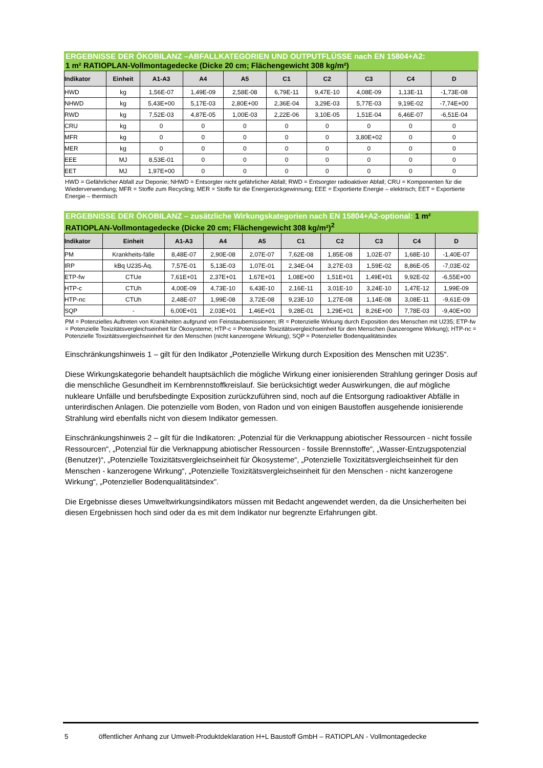ERGEBNISSE DER ÖKOBILANZ –ABFALLKATEGORIEN UND OUTPUTFLÜSSE nach EN 15804+A2:
1 m² RATIOPLAN-Vollmontagedecke (Dicke 20 cm; Flächengewicht 308 kg/m²)
| Indikator | Einheit | A1-A3 | A4 | A5 | C1 | C2 | C3 | C4 | D |
| --- | --- | --- | --- | --- | --- | --- | --- | --- | --- |
| HWD | kg | 1,56E-07 | 1,49E-09 | 2,58E-08 | 6,79E-11 | 9,47E-10 | 4,08E-09 | 1,13E-11 | -1,73E-08 |
| NHWD | kg | 5,43E+00 | 5,17E-03 | 2,80E+00 | 2,36E-04 | 3,29E-03 | 5,77E-03 | 9,19E-02 | -7,74E+00 |
| RWD | kg | 7,52E-03 | 4,87E-05 | 1,00E-03 | 2,22E-06 | 3,10E-05 | 1,51E-04 | 6,46E-07 | -6,51E-04 |
| CRU | kg | 0 | 0 | 0 | 0 | 0 | 0 | 0 | 0 |
| MFR | kg | 0 | 0 | 0 | 0 | 0 | 3,80E+02 | 0 | 0 |
| MER | kg | 0 | 0 | 0 | 0 | 0 | 0 | 0 | 0 |
| EEE | MJ | 8,53E-01 | 0 | 0 | 0 | 0 | 0 | 0 | 0 |
| EET | MJ | 1,97E+00 | 0 | 0 | 0 | 0 | 0 | 0 | 0 |
HWD = Gefährlicher Abfall zur Deponie; NHWD = Entsorgter nicht gefährlicher Abfall; RWD = Entsorgter radioaktiver Abfall; CRU = Komponenten für die Wiederverwendung; MFR = Stoffe zum Recycling; MER = Stoffe für die Energierückgewinnung; EEE = Exportierte Energie – elektrisch; EET = Exportierte Energie – thermisch
ERGEBNISSE DER ÖKOBILANZ – zusätzliche Wirkungskategorien nach EN 15804+A2-optional: 1 m² RATIOPLAN-Vollmontagedecke (Dicke 20 cm; Flächengewicht 308 kg/m²)<sup>2</sup>
| Indikator | Einheit | A1-A3 | A4 | A5 | C1 | C2 | C3 | C4 | D |
| --- | --- | --- | --- | --- | --- | --- | --- | --- | --- |
| PM | Krankheits-fälle | 8,48E-07 | 2,90E-08 | 2,07E-07 | 7,62E-08 | 1,85E-08 | 1,02E-07 | 1,68E-10 | -1,40E-07 |
| IRP | kBq U235-Äq. | 7,57E-01 | 5,13E-03 | 1,07E-01 | 2,34E-04 | 3,27E-03 | 1,59E-02 | 8,86E-05 | -7,03E-02 |
| ETP-fw | CTUe | 7,61E+01 | 2,37E+01 | 1,67E+01 | 1,08E+00 | 1,51E+01 | 1,49E+01 | 9,92E-02 | -6,55E+00 |
| HTP-c | CTUh | 4,00E-09 | 4,73E-10 | 6,43E-10 | 2,16E-11 | 3,01E-10 | 3,24E-10 | 1,47E-12 | 1,99E-09 |
| HTP-nc | CTUh | 2,48E-07 | 1,99E-08 | 3,72E-08 | 9,23E-10 | 1,27E-08 | 1,14E-08 | 3,08E-11 | -9,61E-09 |
| SQP | - | 6,00E+01 | 2,03E+01 | 1,46E+01 | 9,28E-01 | 1,29E+01 | 8,26E+00 | 7,78E-03 | -9,40E+00 |
PM = Potenzielles Auftreten von Krankheiten aufgrund von Feinstaubemissionen; IR = Potenzielle Wirkung durch Exposition des Menschen mit U235; ETP-fw = Potenzielle Toxizitätsvergleichseinheit für Ökosysteme; HTP-c = Potenzielle Toxizitätsvergleichseinheit für den Menschen (kanzerogene Wirkung); HTP-nc = Potenzielle Toxizitätsvergleichseinheit für den Menschen (nicht kanzerogene Wirkung); SQP = Potenzieller Bodenqualitätsindex
Einschränkungshinweis 1 – gilt für den Indikator „Potenzielle Wirkung durch Exposition des Menschen mit U235“.
Diese Wirkungskategorie behandelt hauptsächlich die mögliche Wirkung einer ionisierenden Strahlung geringer Dosis auf die menschliche Gesundheit im Kernbrennstoffkreislauf. Sie berücksichtigt weder Auswirkungen, die auf mögliche nukleare Unfälle und berufsbedingte Exposition zurückzuführen sind, noch auf die Entsorgung radioaktiver Abfälle in unterirdischen Anlagen. Die potenzielle vom Boden, von Radon und von einigen Baustoffen ausgehende ionisierende Strahlung wird ebenfalls nicht von diesem Indikator gemessen.
Einschränkungshinweis 2 – gilt für die Indikatoren: „Potenzial für die Verknappung abiotischer Ressourcen - nicht fossile Ressourcen“, „Potenzial für die Verknappung abiotischer Ressourcen - fossile Brennstoffe“, „Wasser-Entzugspotenzial (Benutzer)“, „Potenzielle Toxizitätsvergleichseinheit für Ökosysteme“, „Potenzielle Toxizitätsvergleichseinheit für den Menschen - kanzerogene Wirkung“, „Potenzielle Toxizitätsvergleichseinheit für den Menschen - nicht kanzerogene Wirkung“, „Potenzieller Bodenqualitätsindex".
Die Ergebnisse dieses Umweltwirkungsindikators müssen mit Bedacht angewendet werden, da die Unsicherheiten bei diesen Ergebnissen hoch sind oder da es mit dem Indikator nur begrenzte Erfahrungen gibt.
5 öffentlicher Anhang zur Umwelt-Produktdeklaration H+L Baustoff GmbH – RATIOPLAN - Vollmontagedecke